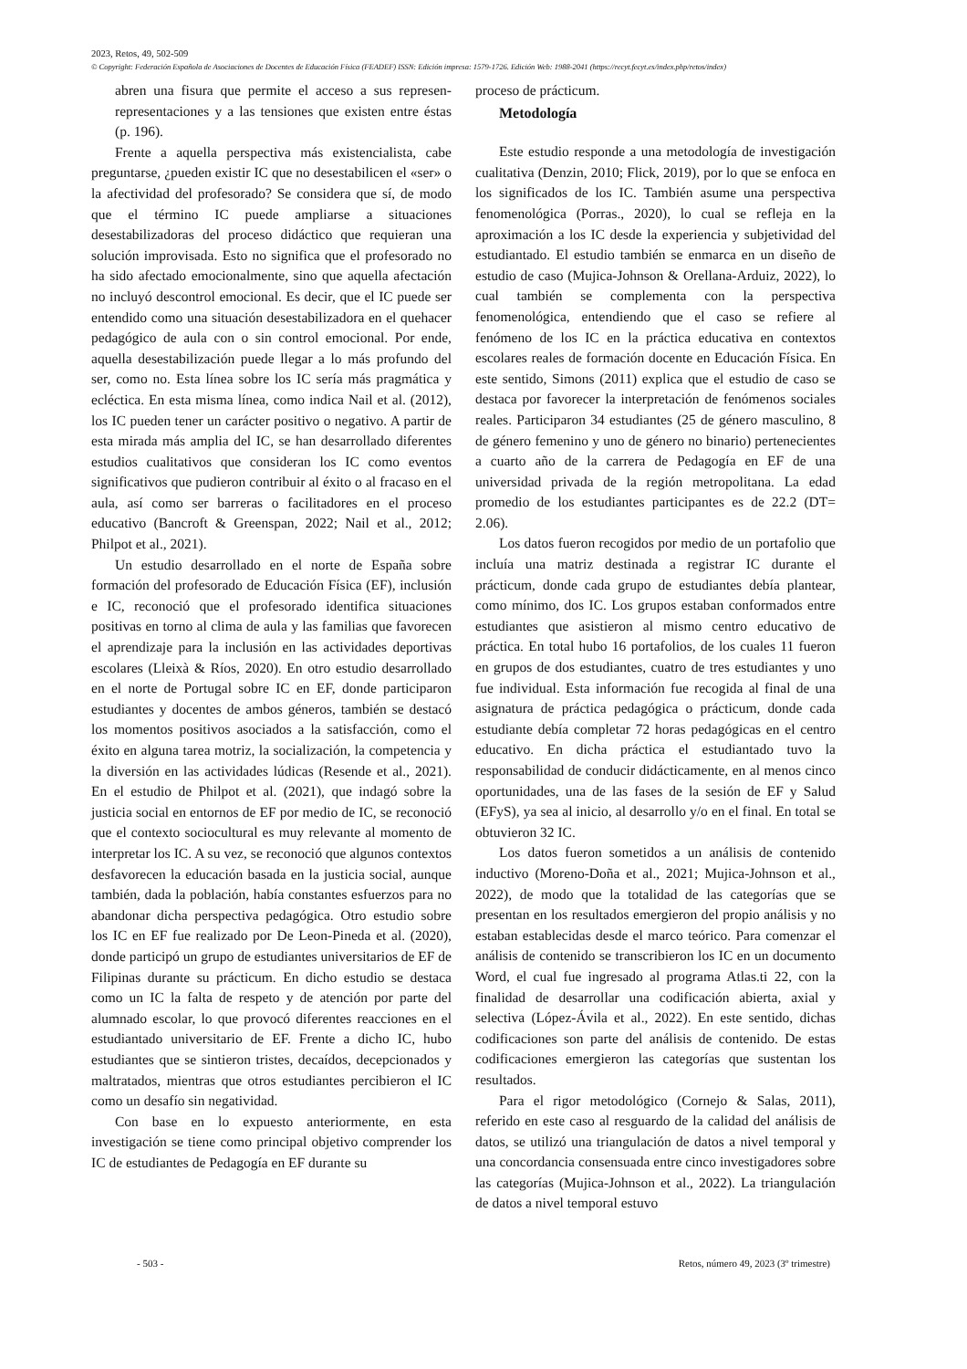2023, Retos, 49, 502-509
© Copyright: Federación Española de Asociaciones de Docentes de Educación Física (FEADEF) ISSN: Edición impresa: 1579-1726. Edición Web: 1988-2041 (https://recyt.fecyt.es/index.php/retos/index)
abren una fisura que permite el acceso a sus represen-representaciones y a las tensiones que existen entre éstas (p. 196).
Frente a aquella perspectiva más existencialista, cabe preguntarse, ¿pueden existir IC que no desestabilicen el «ser» o la afectividad del profesorado? Se considera que sí, de modo que el término IC puede ampliarse a situaciones desestabilizadoras del proceso didáctico que requieran una solución improvisada. Esto no significa que el profesorado no ha sido afectado emocionalmente, sino que aquella afectación no incluyó descontrol emocional. Es decir, que el IC puede ser entendido como una situación desestabilizadora en el quehacer pedagógico de aula con o sin control emocional. Por ende, aquella desestabilización puede llegar a lo más profundo del ser, como no. Esta línea sobre los IC sería más pragmática y ecléctica. En esta misma línea, como indica Nail et al. (2012), los IC pueden tener un carácter positivo o negativo. A partir de esta mirada más amplia del IC, se han desarrollado diferentes estudios cualitativos que consideran los IC como eventos significativos que pudieron contribuir al éxito o al fracaso en el aula, así como ser barreras o facilitadores en el proceso educativo (Bancroft & Greenspan, 2022; Nail et al., 2012; Philpot et al., 2021).
Un estudio desarrollado en el norte de España sobre formación del profesorado de Educación Física (EF), inclusión e IC, reconoció que el profesorado identifica situaciones positivas en torno al clima de aula y las familias que favorecen el aprendizaje para la inclusión en las actividades deportivas escolares (Lleixà & Ríos, 2020). En otro estudio desarrollado en el norte de Portugal sobre IC en EF, donde participaron estudiantes y docentes de ambos géneros, también se destacó los momentos positivos asociados a la satisfacción, como el éxito en alguna tarea motriz, la socialización, la competencia y la diversión en las actividades lúdicas (Resende et al., 2021). En el estudio de Philpot et al. (2021), que indagó sobre la justicia social en entornos de EF por medio de IC, se reconoció que el contexto sociocultural es muy relevante al momento de interpretar los IC. A su vez, se reconoció que algunos contextos desfavorecen la educación basada en la justicia social, aunque también, dada la población, había constantes esfuerzos para no abandonar dicha perspectiva pedagógica. Otro estudio sobre los IC en EF fue realizado por De Leon-Pineda et al. (2020), donde participó un grupo de estudiantes universitarios de EF de Filipinas durante su prácticum. En dicho estudio se destaca como un IC la falta de respeto y de atención por parte del alumnado escolar, lo que provocó diferentes reacciones en el estudiantado universitario de EF. Frente a dicho IC, hubo estudiantes que se sintieron tristes, decaídos, decepcionados y maltratados, mientras que otros estudiantes percibieron el IC como un desafío sin negatividad.
Con base en lo expuesto anteriormente, en esta investigación se tiene como principal objetivo comprender los IC de estudiantes de Pedagogía en EF durante su
proceso de prácticum.
Metodología
Este estudio responde a una metodología de investigación cualitativa (Denzin, 2010; Flick, 2019), por lo que se enfoca en los significados de los IC. También asume una perspectiva fenomenológica (Porras., 2020), lo cual se refleja en la aproximación a los IC desde la experiencia y subjetividad del estudiantado. El estudio también se enmarca en un diseño de estudio de caso (Mujica-Johnson & Orellana-Arduiz, 2022), lo cual también se complementa con la perspectiva fenomenológica, entendiendo que el caso se refiere al fenómeno de los IC en la práctica educativa en contextos escolares reales de formación docente en Educación Física. En este sentido, Simons (2011) explica que el estudio de caso se destaca por favorecer la interpretación de fenómenos sociales reales. Participaron 34 estudiantes (25 de género masculino, 8 de género femenino y uno de género no binario) pertenecientes a cuarto año de la carrera de Pedagogía en EF de una universidad privada de la región metropolitana. La edad promedio de los estudiantes participantes es de 22.2 (DT= 2.06).
Los datos fueron recogidos por medio de un portafolio que incluía una matriz destinada a registrar IC durante el prácticum, donde cada grupo de estudiantes debía plantear, como mínimo, dos IC. Los grupos estaban conformados entre estudiantes que asistieron al mismo centro educativo de práctica. En total hubo 16 portafolios, de los cuales 11 fueron en grupos de dos estudiantes, cuatro de tres estudiantes y uno fue individual. Esta información fue recogida al final de una asignatura de práctica pedagógica o prácticum, donde cada estudiante debía completar 72 horas pedagógicas en el centro educativo. En dicha práctica el estudiantado tuvo la responsabilidad de conducir didácticamente, en al menos cinco oportunidades, una de las fases de la sesión de EF y Salud (EFyS), ya sea al inicio, al desarrollo y/o en el final. En total se obtuvieron 32 IC.
Los datos fueron sometidos a un análisis de contenido inductivo (Moreno-Doña et al., 2021; Mujica-Johnson et al., 2022), de modo que la totalidad de las categorías que se presentan en los resultados emergieron del propio análisis y no estaban establecidas desde el marco teórico. Para comenzar el análisis de contenido se transcribieron los IC en un documento Word, el cual fue ingresado al programa Atlas.ti 22, con la finalidad de desarrollar una codificación abierta, axial y selectiva (López-Ávila et al., 2022). En este sentido, dichas codificaciones son parte del análisis de contenido. De estas codificaciones emergieron las categorías que sustentan los resultados.
Para el rigor metodológico (Cornejo & Salas, 2011), referido en este caso al resguardo de la calidad del análisis de datos, se utilizó una triangulación de datos a nivel temporal y una concordancia consensuada entre cinco investigadores sobre las categorías (Mujica-Johnson et al., 2022). La triangulación de datos a nivel temporal estuvo
- 503 - Retos, número 49, 2023 (3º trimestre)